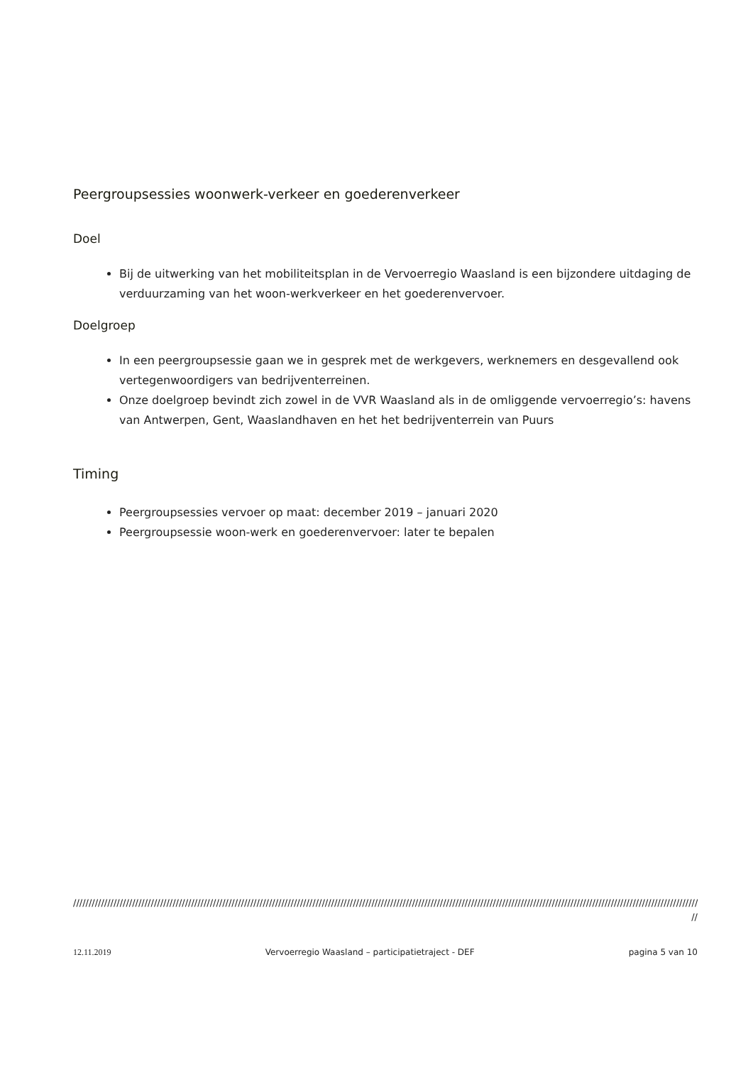Peergroupsessies woonwerk-verkeer en goederenverkeer
Doel
Bij de uitwerking van het mobiliteitsplan in de Vervoerregio Waasland is een bijzondere uitdaging de verduurzaming van het woon-werkverkeer en het goederenvervoer.
Doelgroep
In een peergroupsessie gaan we in gesprek met de werkgevers, werknemers en desgevallend ook vertegenwoordigers van bedrijventerreinen.
Onze doelgroep bevindt zich zowel in de VVR Waasland als in de omliggende vervoerregio’s: havens van Antwerpen, Gent, Waaslandhaven en het het bedrijventerrein van Puurs
Timing
Peergroupsessies vervoer op maat: december 2019 – januari 2020
Peergroupsessie woon-werk en goederenvervoer: later te bepalen
//////////////////////////////////////////////////////////////////////////////////////////////////////////////////////////////////////////////////////////////////////////////////////////////////////////////////////
//
12.11.2019 Vervoerregio Waasland – participatietraject - DEF pagina 5 van 10